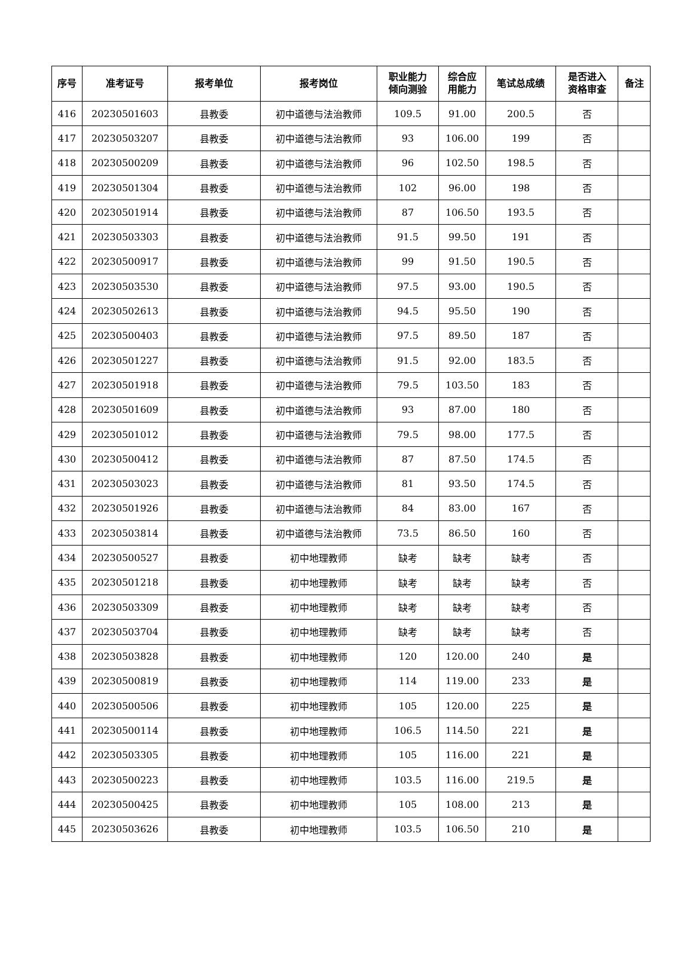| 序号 | 准考证号 | 报考单位 | 报考岗位 | 职业能力 倾向测验 | 综合应 用能力 | 笔试总成绩 | 是否进入 资格审查 | 备注 |
| --- | --- | --- | --- | --- | --- | --- | --- | --- |
| 416 | 20230501603 | 县教委 | 初中道德与法治教师 | 109.5 | 91.00 | 200.5 | 否 | |
| 417 | 20230503207 | 县教委 | 初中道德与法治教师 | 93 | 106.00 | 199 | 否 | |
| 418 | 20230500209 | 县教委 | 初中道德与法治教师 | 96 | 102.50 | 198.5 | 否 | |
| 419 | 20230501304 | 县教委 | 初中道德与法治教师 | 102 | 96.00 | 198 | 否 | |
| 420 | 20230501914 | 县教委 | 初中道德与法治教师 | 87 | 106.50 | 193.5 | 否 | |
| 421 | 20230503303 | 县教委 | 初中道德与法治教师 | 91.5 | 99.50 | 191 | 否 | |
| 422 | 20230500917 | 县教委 | 初中道德与法治教师 | 99 | 91.50 | 190.5 | 否 | |
| 423 | 20230503530 | 县教委 | 初中道德与法治教师 | 97.5 | 93.00 | 190.5 | 否 | |
| 424 | 20230502613 | 县教委 | 初中道德与法治教师 | 94.5 | 95.50 | 190 | 否 | |
| 425 | 20230500403 | 县教委 | 初中道德与法治教师 | 97.5 | 89.50 | 187 | 否 | |
| 426 | 20230501227 | 县教委 | 初中道德与法治教师 | 91.5 | 92.00 | 183.5 | 否 | |
| 427 | 20230501918 | 县教委 | 初中道德与法治教师 | 79.5 | 103.50 | 183 | 否 | |
| 428 | 20230501609 | 县教委 | 初中道德与法治教师 | 93 | 87.00 | 180 | 否 | |
| 429 | 20230501012 | 县教委 | 初中道德与法治教师 | 79.5 | 98.00 | 177.5 | 否 | |
| 430 | 20230500412 | 县教委 | 初中道德与法治教师 | 87 | 87.50 | 174.5 | 否 | |
| 431 | 20230503023 | 县教委 | 初中道德与法治教师 | 81 | 93.50 | 174.5 | 否 | |
| 432 | 20230501926 | 县教委 | 初中道德与法治教师 | 84 | 83.00 | 167 | 否 | |
| 433 | 20230503814 | 县教委 | 初中道德与法治教师 | 73.5 | 86.50 | 160 | 否 | |
| 434 | 20230500527 | 县教委 | 初中地理教师 | 缺考 | 缺考 | 缺考 | 否 | |
| 435 | 20230501218 | 县教委 | 初中地理教师 | 缺考 | 缺考 | 缺考 | 否 | |
| 436 | 20230503309 | 县教委 | 初中地理教师 | 缺考 | 缺考 | 缺考 | 否 | |
| 437 | 20230503704 | 县教委 | 初中地理教师 | 缺考 | 缺考 | 缺考 | 否 | |
| 438 | 20230503828 | 县教委 | 初中地理教师 | 120 | 120.00 | 240 | 是 | |
| 439 | 20230500819 | 县教委 | 初中地理教师 | 114 | 119.00 | 233 | 是 | |
| 440 | 20230500506 | 县教委 | 初中地理教师 | 105 | 120.00 | 225 | 是 | |
| 441 | 20230500114 | 县教委 | 初中地理教师 | 106.5 | 114.50 | 221 | 是 | |
| 442 | 20230503305 | 县教委 | 初中地理教师 | 105 | 116.00 | 221 | 是 | |
| 443 | 20230500223 | 县教委 | 初中地理教师 | 103.5 | 116.00 | 219.5 | 是 | |
| 444 | 20230500425 | 县教委 | 初中地理教师 | 105 | 108.00 | 213 | 是 | |
| 445 | 20230503626 | 县教委 | 初中地理教师 | 103.5 | 106.50 | 210 | 是 | |